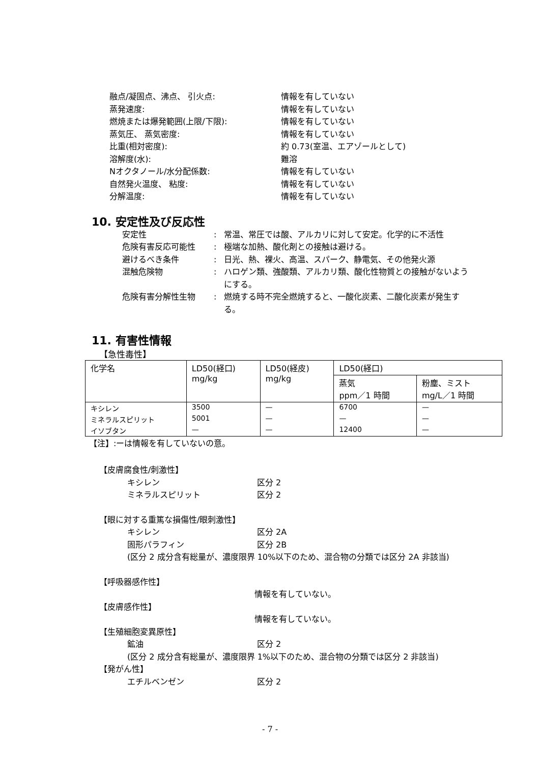融点/凝固点、沸点、 引火点: 情報を有していない
蒸発速度: 情報を有していない
燃焼または爆発範囲(上限/下限): 情報を有していない
蒸気圧、 蒸気密度: 情報を有していない
比重(相対密度): 約 0.73(室温、エアゾールとして)
溶解度(水): 難溶
Nオクタノール/水分配係数: 情報を有していない
自然発火温度、 粘度: 情報を有していない
分解温度: 情報を有していない
10. 安定性及び反応性
安定性: 常温、常圧では酸、アルカリに対して安定。化学的に不活性
危険有害反応可能性: 極端な加熱、酸化剤との接触は避ける。
避けるべき条件: 日光、熱、裸火、高温、スパーク、静電気、その他発火源
混触危険物: ハロゲン類、強酸類、アルカリ類、酸化性物質との接触がないようにする。
危険有害分解性生物: 燃焼する時不完全燃焼すると、一酸化炭素、二酸化炭素が発生する。
11. 有害性情報
【急性毒性】
| 化学名 | LD50(経口) mg/kg | LD50(経皮) mg/kg | LD50(経口) | |
| --- | --- | --- | --- | --- |
| | | | 蒸気 ppm／1 時間 | 粉塵、ミスト mg/L／1 時間 |
| キシレン | 3500 | — | 6700 | — |
| ミネラルスピリット | 5001 | — | — | — |
| イソブタン | — | — | 12400 | — |
【注】:ーは情報を有していないの意。
【皮膚腐食性/刺激性】
キシレン 区分 2
ミネラルスピリット 区分 2
【眼に対する重篤な損傷性/眼刺激性】
キシレン 区分 2A
固形パラフィン 区分 2B
(区分 2 成分含有総量が、濃度限界 10%以下のため、混合物の分類では区分 2A 非該当)
【呼吸器感作性】
情報を有していない。
【皮膚感作性】
情報を有していない。
【生殖細胞変異原性】
鉱油 区分 2
(区分 2 成分含有総量が、濃度限界 1%以下のため、混合物の分類では区分 2 非該当)
【発がん性】
エチルベンゼン 区分 2
- 7 -